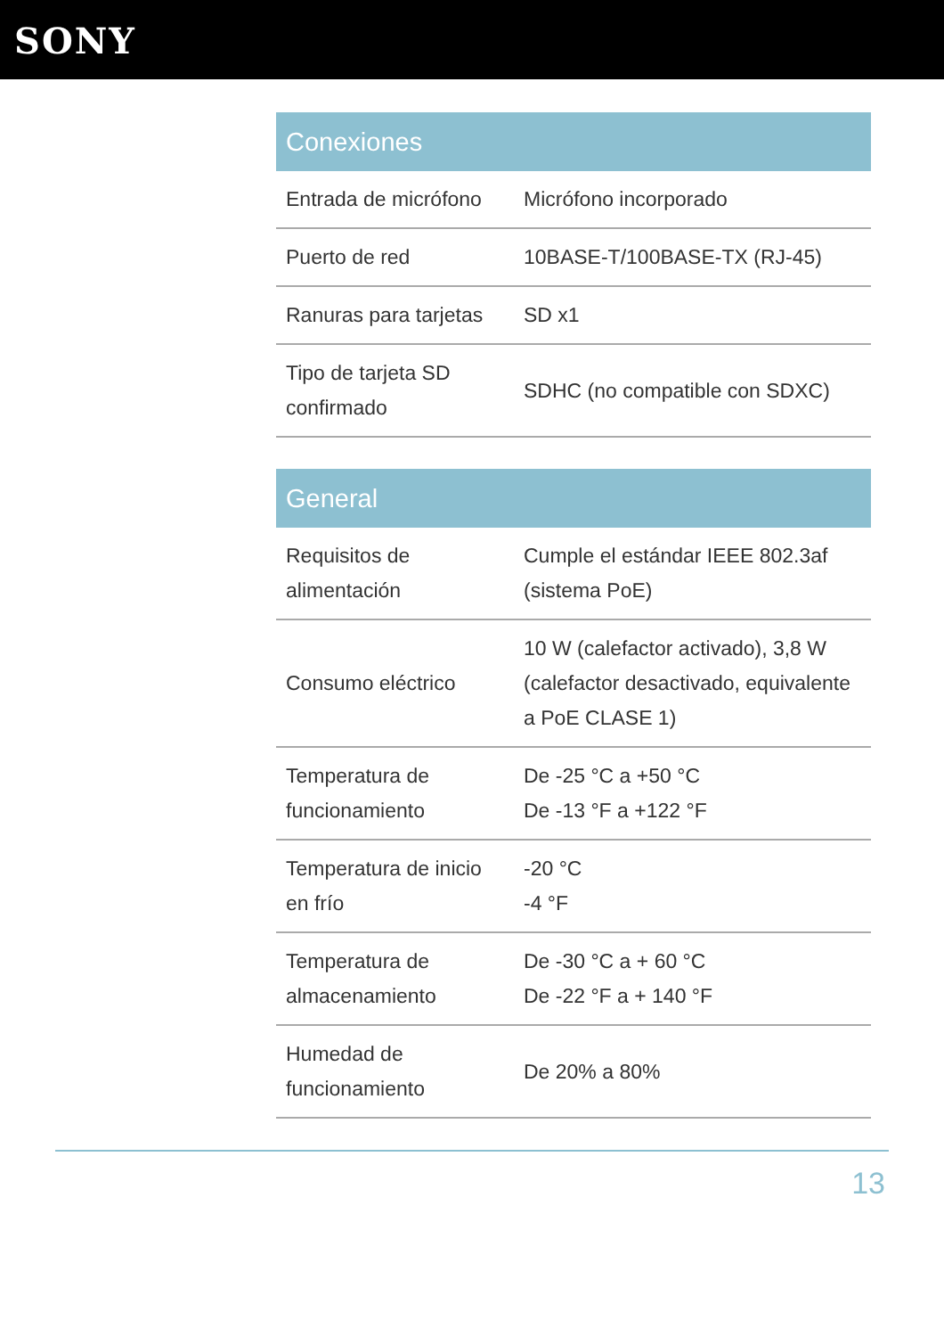SONY
| Conexiones | |
| --- | --- |
| Entrada de micrófono | Micrófono incorporado |
| Puerto de red | 10BASE-T/100BASE-TX (RJ-45) |
| Ranuras para tarjetas | SD x1 |
| Tipo de tarjeta SD confirmado | SDHC (no compatible con SDXC) |
| General | |
| --- | --- |
| Requisitos de alimentación | Cumple el estándar IEEE 802.3af (sistema PoE) |
| Consumo eléctrico | 10 W (calefactor activado), 3,8 W (calefactor desactivado, equivalente a PoE CLASE 1) |
| Temperatura de funcionamiento | De -25 °C a +50 °C De -13 °F a +122 °F |
| Temperatura de inicio en frío | -20 °C -4 °F |
| Temperatura de almacenamiento | De -30 °C a + 60 °C De -22 °F a + 140 °F |
| Humedad de funcionamiento | De 20% a 80% |
13